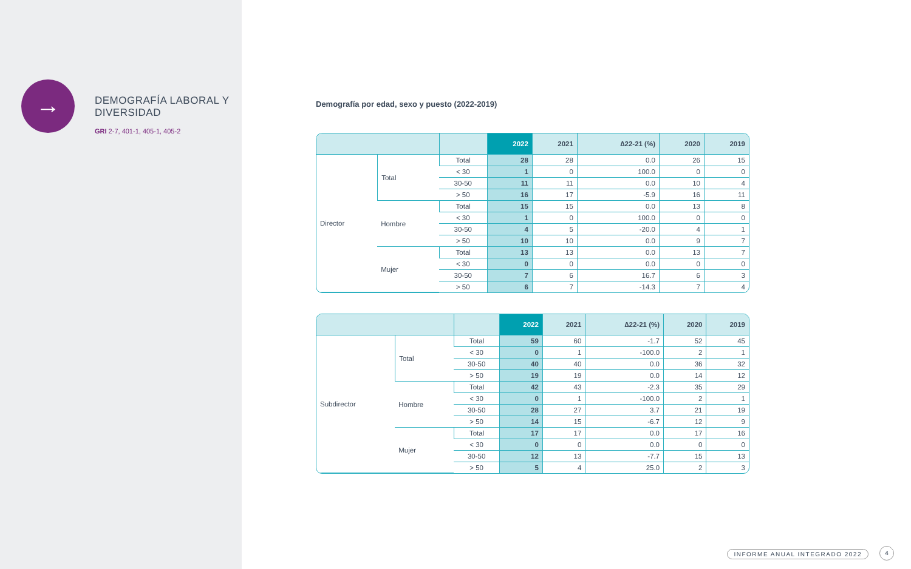→
DEMOGRAFÍA LABORAL Y DIVERSIDAD
GRI 2-7, 401-1, 405-1, 405-2
Demografía por edad, sexo y puesto (2022-2019)
| | | | 2022 | 2021 | ∆22-21 (%) | 2020 | 2019 |
| --- | --- | --- | --- | --- | --- | --- | --- |
| Director | Total | Total | 28 | 28 | 0.0 | 26 | 15 |
| | | < 30 | 1 | 0 | 100.0 | 0 | 0 |
| | | 30-50 | 11 | 11 | 0.0 | 10 | 4 |
| | | > 50 | 16 | 17 | -5.9 | 16 | 11 |
| | Hombre | Total | 15 | 15 | 0.0 | 13 | 8 |
| | | < 30 | 1 | 0 | 100.0 | 0 | 0 |
| | | 30-50 | 4 | 5 | -20.0 | 4 | 1 |
| | | > 50 | 10 | 10 | 0.0 | 9 | 7 |
| | Mujer | Total | 13 | 13 | 0.0 | 13 | 7 |
| | | < 30 | 0 | 0 | 0.0 | 0 | 0 |
| | | 30-50 | 7 | 6 | 16.7 | 6 | 3 |
| | | > 50 | 6 | 7 | -14.3 | 7 | 4 |
| | | | 2022 | 2021 | ∆22-21 (%) | 2020 | 2019 |
| --- | --- | --- | --- | --- | --- | --- | --- |
| Subdirector | Total | Total | 59 | 60 | -1.7 | 52 | 45 |
| | | < 30 | 0 | 1 | -100.0 | 2 | 1 |
| | | 30-50 | 40 | 40 | 0.0 | 36 | 32 |
| | | > 50 | 19 | 19 | 0.0 | 14 | 12 |
| | Hombre | Total | 42 | 43 | -2.3 | 35 | 29 |
| | | < 30 | 0 | 1 | -100.0 | 2 | 1 |
| | | 30-50 | 28 | 27 | 3.7 | 21 | 19 |
| | | > 50 | 14 | 15 | -6.7 | 12 | 9 |
| | Mujer | Total | 17 | 17 | 0.0 | 17 | 16 |
| | | < 30 | 0 | 0 | 0.0 | 0 | 0 |
| | | 30-50 | 12 | 13 | -7.7 | 15 | 13 |
| | | > 50 | 5 | 4 | 25.0 | 2 | 3 |
INFORME ANUAL INTEGRADO 2022 4